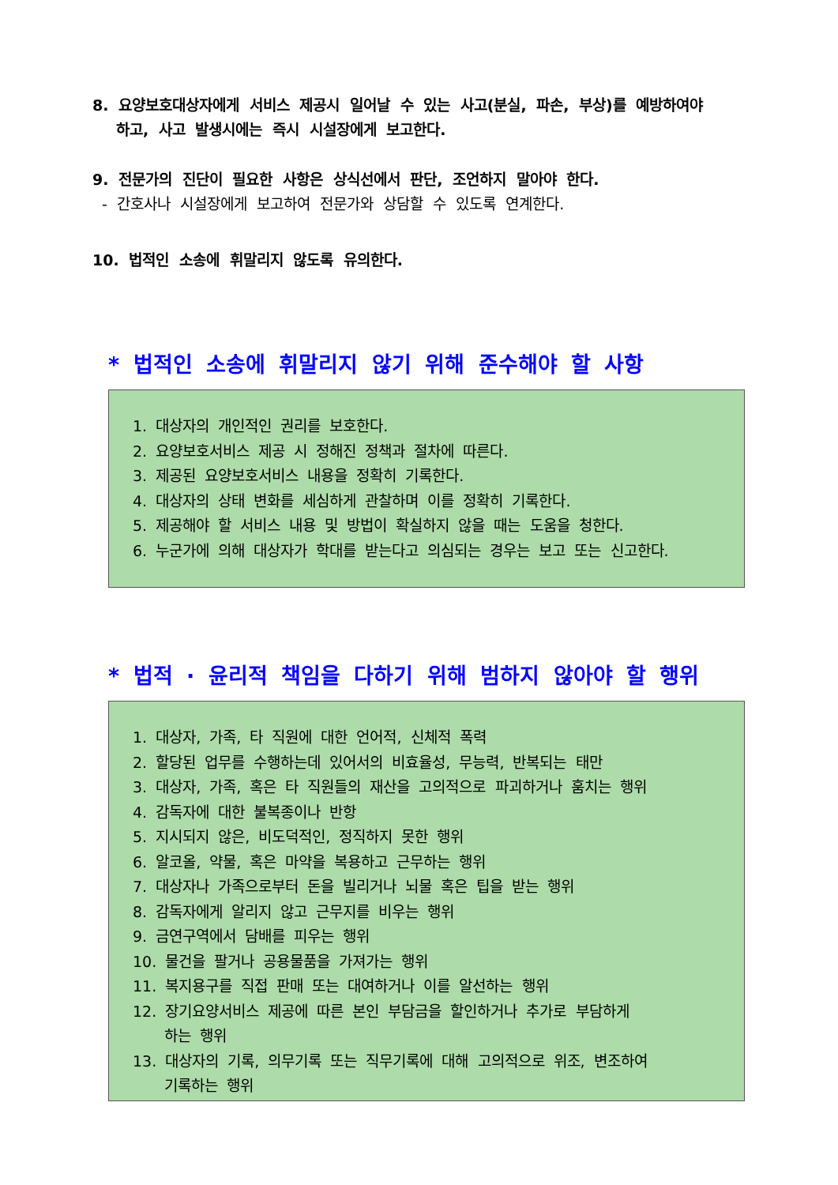8. 요양보호대상자에게 서비스 제공시 일어날 수 있는 사고(분실, 파손, 부상)를 예방하여야
하고, 사고 발생시에는 즉시 시설장에게 보고한다.
9. 전문가의 진단이 필요한 사항은 상식선에서 판단, 조언하지 말아야 한다.
- 간호사나 시설장에게 보고하여 전문가와 상담할 수 있도록 연계한다.
10. 법적인 소송에 휘말리지 않도록 유의한다.
* 법적인 소송에 휘말리지 않기 위해 준수해야 할 사항
1. 대상자의 개인적인 권리를 보호한다.
2. 요양보호서비스 제공 시 정해진 정책과 절차에 따른다.
3. 제공된 요양보호서비스 내용을 정확히 기록한다.
4. 대상자의 상태 변화를 세심하게 관찰하며 이를 정확히 기록한다.
5. 제공해야 할 서비스 내용 및 방법이 확실하지 않을 때는 도움을 청한다.
6. 누군가에 의해 대상자가 학대를 받는다고 의심되는 경우는 보고 또는 신고한다.
* 법적 · 윤리적 책임을 다하기 위해 범하지 않아야 할 행위
1. 대상자, 가족, 타 직원에 대한 언어적, 신체적 폭력
2. 할당된 업무를 수행하는데 있어서의 비효율성, 무능력, 반복되는 태만
3. 대상자, 가족, 혹은 타 직원들의 재산을 고의적으로 파괴하거나 훔치는 행위
4. 감독자에 대한 불복종이나 반항
5. 지시되지 않은, 비도덕적인, 정직하지 못한 행위
6. 알코올, 약물, 혹은 마약을 복용하고 근무하는 행위
7. 대상자나 가족으로부터 돈을 빌리거나 뇌물 혹은 팁을 받는 행위
8. 감독자에게 알리지 않고 근무지를 비우는 행위
9. 금연구역에서 담배를 피우는 행위
10. 물건을 팔거나 공용물품을 가져가는 행위
11. 복지용구를 직접 판매 또는 대여하거나 이를 알선하는 행위
12. 장기요양서비스 제공에 따른 본인 부담금을 할인하거나 추가로 부담하게
하는 행위
13. 대상자의 기록, 의무기록 또는 직무기록에 대해 고의적으로 위조, 변조하여
기록하는 행위